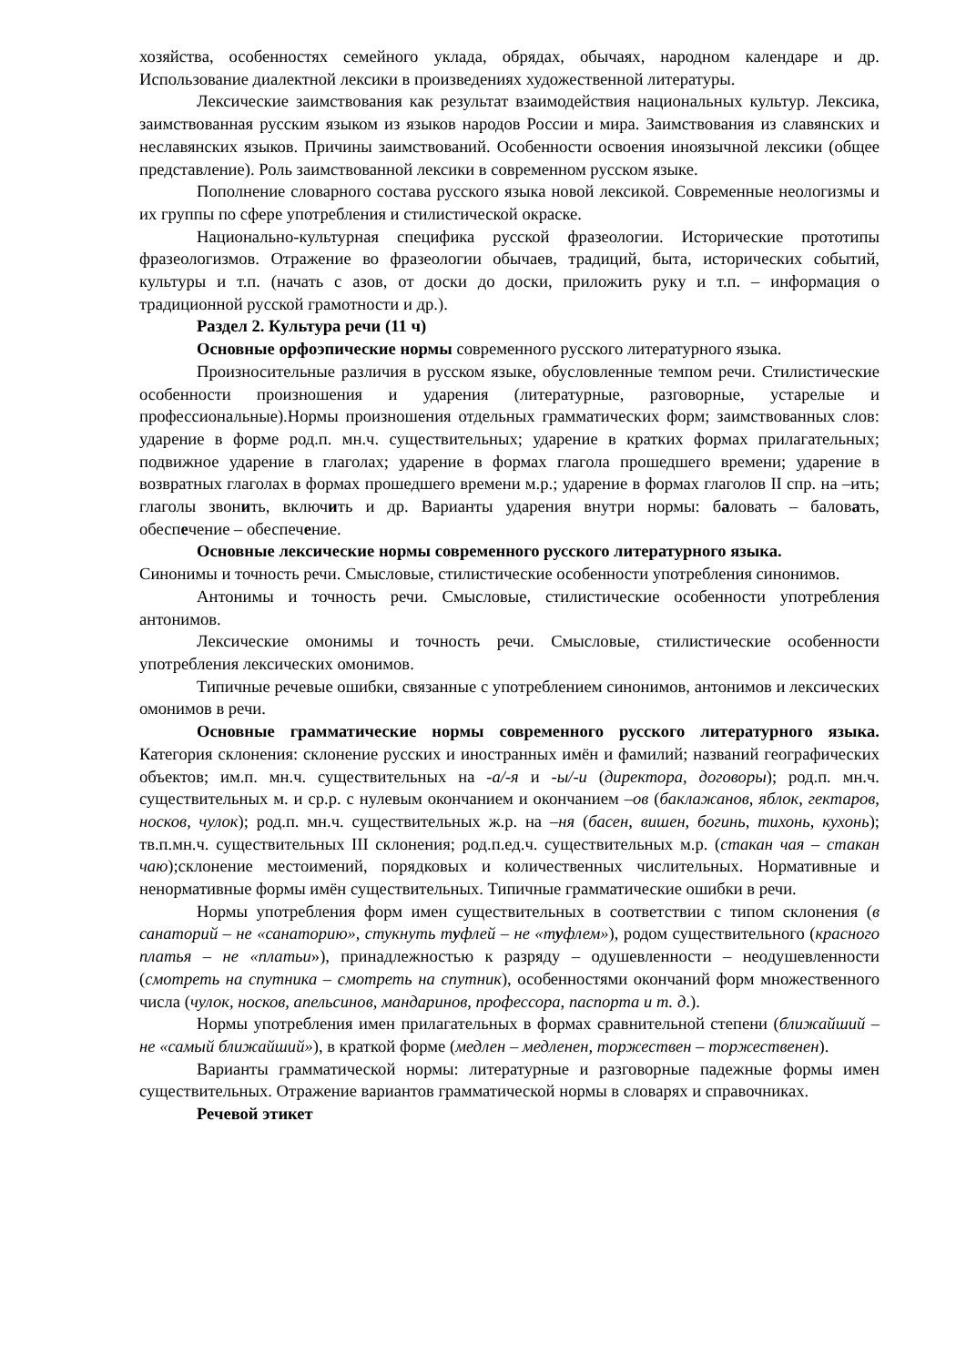хозяйства, особенностях семейного уклада, обрядах, обычаях, народном календаре и др. Использование диалектной лексики в произведениях художественной литературы.
Лексические заимствования как результат взаимодействия национальных культур. Лексика, заимствованная русским языком из языков народов России и мира. Заимствования из славянских и неславянских языков. Причины заимствований. Особенности освоения иноязычной лексики (общее представление). Роль заимствованной лексики в современном русском языке.
Пополнение словарного состава русского языка новой лексикой. Современные неологизмы и их группы по сфере употребления и стилистической окраске.
Национально-культурная специфика русской фразеологии. Исторические прототипы фразеологизмов. Отражение во фразеологии обычаев, традиций, быта, исторических событий, культуры и т.п. (начать с азов, от доски до доски, приложить руку и т.п. – информация о традиционной русской грамотности и др.).
Раздел 2. Культура речи (11 ч)
Основные орфоэпические нормы современного русского литературного языка.
Произносительные различия в русском языке, обусловленные темпом речи. Стилистические особенности произношения и ударения (литературные, разговорные, устарелые и профессиональные).Нормы произношения отдельных грамматических форм; заимствованных слов: ударение в форме род.п. мн.ч. существительных; ударение в кратких формах прилагательных; подвижное ударение в глаголах; ударение в формах глагола прошедшего времени; ударение в возвратных глаголах в формах прошедшего времени м.р.; ударение в формах глаголов II спр. на –ить; глаголы звонить, включить и др. Варианты ударения внутри нормы: баловать – баловать, обеспечение – обеспечение.
Основные лексические нормы современного русского литературного языка.
Синонимы и точность речи. Смысловые, стилистические особенности употребления синонимов.
Антонимы и точность речи. Смысловые, стилистические особенности употребления антонимов.
Лексические омонимы и точность речи. Смысловые, стилистические особенности употребления лексических омонимов.
Типичные речевые ошибки, связанные с употреблением синонимов, антонимов и лексических омонимов в речи.
Основные грамматические нормы современного русского литературного языка. Категория склонения: склонение русских и иностранных имён и фамилий; названий географических объектов; им.п. мн.ч. существительных на -а/-я и -ы/-и (директора, договоры); род.п. мн.ч. существительных м. и ср.р. с нулевым окончанием и окончанием –ов (баклажанов, яблок, гектаров, носков, чулок); род.п. мн.ч. существительных ж.р. на –ня (басен, вишен, богинь, тихонь, кухонь); тв.п.мн.ч. существительных III склонения; род.п.ед.ч. существительных м.р. (стакан чая – стакан чаю);склонение местоимений, порядковых и количественных числительных. Нормативные и ненормативные формы имён существительных. Типичные грамматические ошибки в речи.
Нормы употребления форм имен существительных в соответствии с типом склонения (в санаторий – не «санаторию», стукнуть туфлей – не «туфлем»), родом существительного (красного платья – не «платьи»), принадлежностью к разряду – одушевленности – неодушевленности (смотреть на спутника – смотреть на спутник), особенностями окончаний форм множественного числа (чулок, носков, апельсинов, мандаринов, профессора, паспорта и т. д.).
Нормы употребления имен прилагательных в формах сравнительной степени (ближайший – не «самый ближайший»), в краткой форме (медлен – медленен, торжествен – торжественен).
Варианты грамматической нормы: литературные и разговорные падежные формы имен существительных. Отражение вариантов грамматической нормы в словарях и справочниках.
Речевой этикет